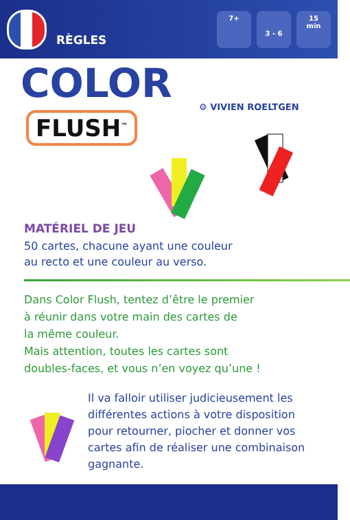RÈGLES
7+
3 - 6 15
min
COLOR
FLUSH<sup>™</sup>
⚙ VIVIEN ROELTGEN
MATÉRIEL DE JEU
50 cartes, chacune ayant une couleur
au recto et une couleur au verso.
Dans Color Flush, tentez d’être le premier
à réunir dans votre main des cartes de
la même couleur.
Mais attention, toutes les cartes sont
doubles-faces, et vous n’en voyez qu’une !
Il va falloir utiliser judicieusement les différentes actions à votre disposition pour retourner, piocher et donner vos cartes afin de réaliser une combinaison gagnante.